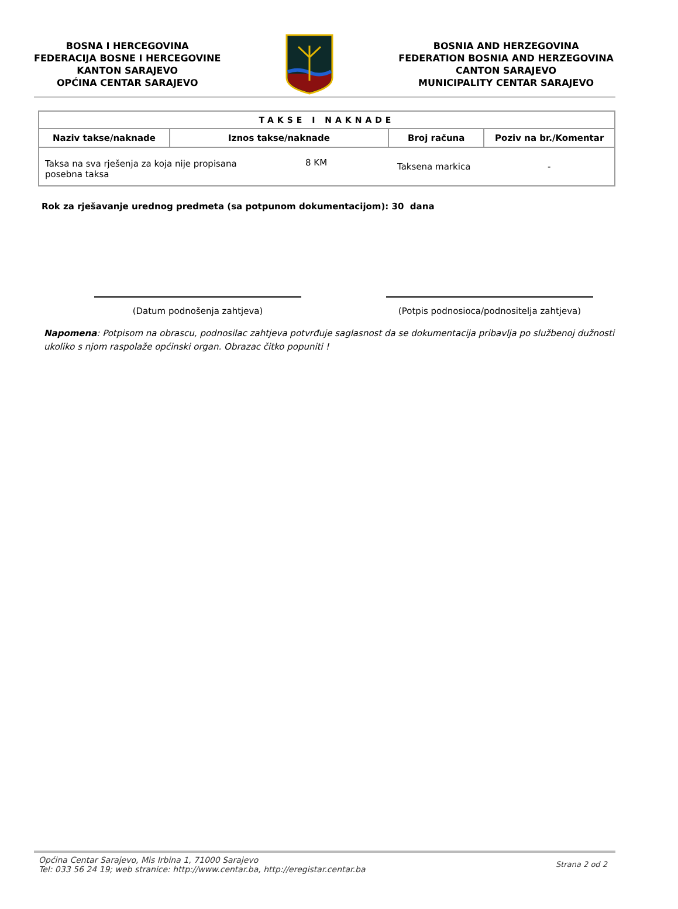BOSNA I HERCEGOVINA
FEDERACIJA BOSNE I HERCEGOVINE
KANTON SARAJEVO
OPĆINA CENTAR SARAJEVO
BOSNIA AND HERZEGOVINA
FEDERATION BOSNIA AND HERZEGOVINA
CANTON SARAJEVO
MUNICIPALITY CENTAR SARAJEVO
| TAKSE I NAKNADE | | | |
| --- | --- | --- | --- |
| Naziv takse/naknade | Iznos takse/naknade | Broj računa | Poziv na br./Komentar |
| Taksa na sva rješenja za koja nije propisana posebna taksa 8 KM | | Taksena markica | - |
Rok za rješavanje urednog predmeta (sa potpunom dokumentacijom): 30 dana
(Datum podnošenja zahtjeva) (Potpis podnosioca/podnositelja zahtjeva)
Napomena: Potpisom na obrascu, podnosilac zahtjeva potvrđuje saglasnost da se dokumentacija pribavlja po službenoj dužnosti ukoliko s njom raspolaže općinski organ. Obrazac čitko popuniti !
Općina Centar Sarajevo, Mis Irbina 1, 71000 Sarajevo
Tel: 033 56 24 19; web stranice: http://www.centar.ba, http://eregistar.centar.ba
Strana 2 od 2